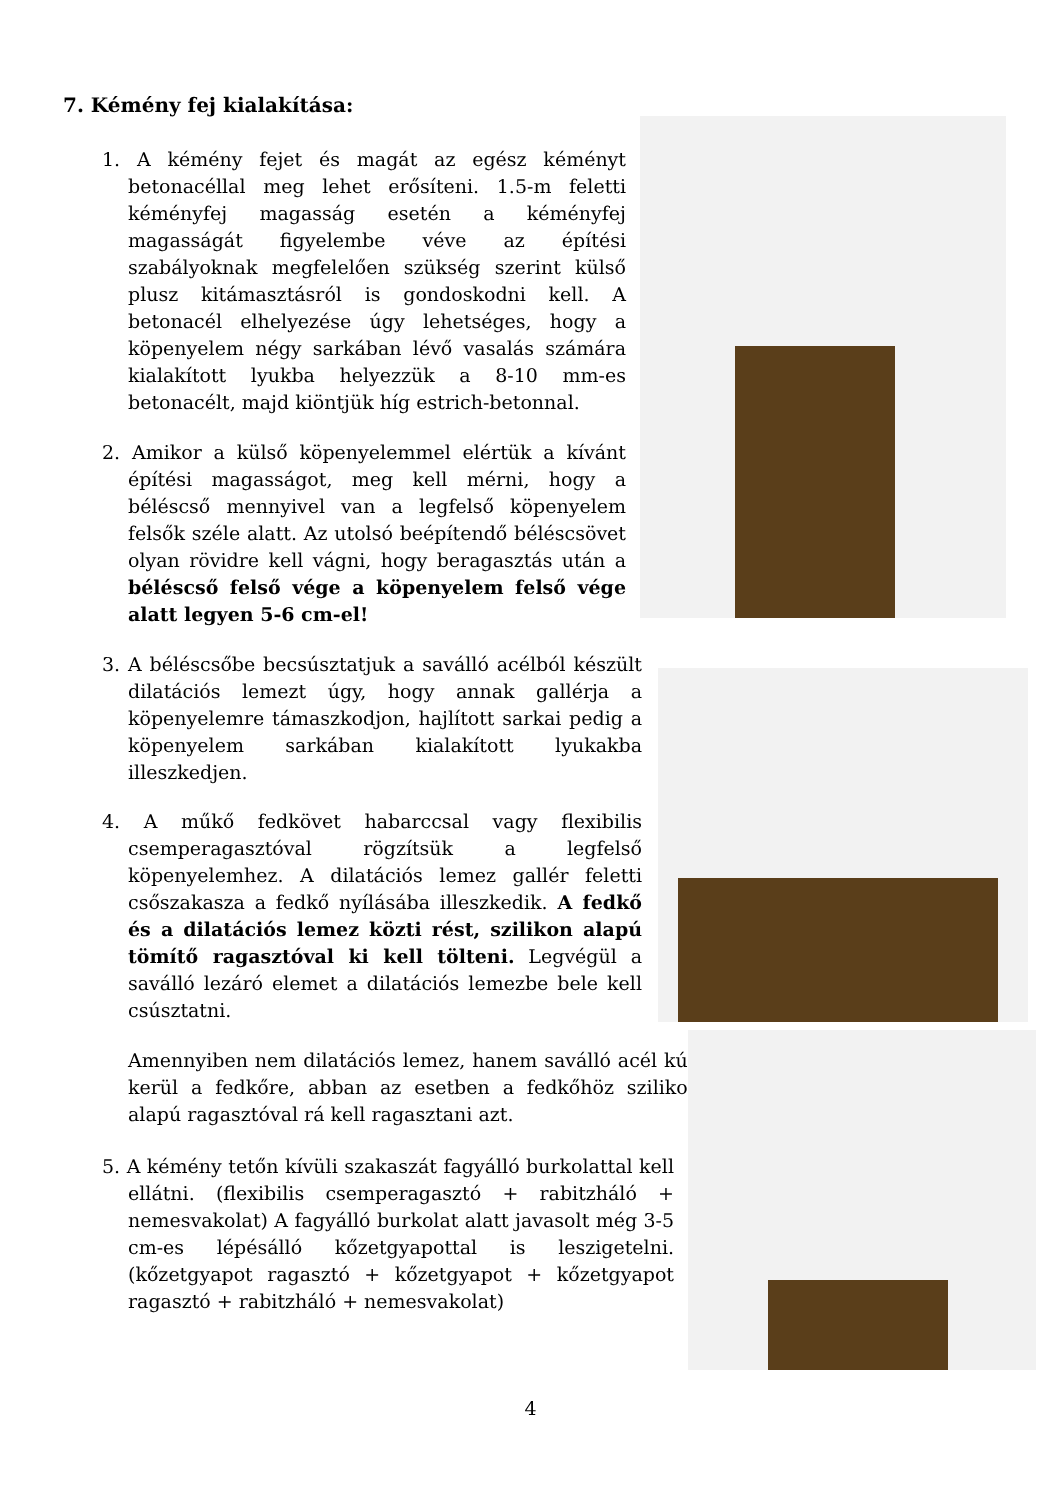7. Kémény fej kialakítása:
1. A kémény fejet és magát az egész kéményt betonacéllal meg lehet erősíteni. 1.5-m feletti kéményfej magasság esetén a kéményfej magasságát figyelembe véve az építési szabályoknak megfelelően szükség szerint külső plusz kitámasztásról is gondoskodni kell. A betonacél elhelyezése úgy lehetséges, hogy a köpenyelem négy sarkában lévő vasalás számára kialakított lyukba helyezzük a 8-10 mm-es betonacélt, majd kiöntjük híg estrich-betonnal.
2. Amikor a külső köpenyelemmel elértük a kívánt építési magasságot, meg kell mérni, hogy a béléscső mennyivel van a legfelső köpenyelem felsők széle alatt. Az utolsó beépítendő béléscsövet olyan rövidre kell vágni, hogy beragasztás után a béléscső felső vége a köpenyelem felső vége alatt legyen 5-6 cm-el!
3. A béléscsőbe becsúsztatjuk a saválló acélból készült dilatációs lemezt úgy, hogy annak gallérja a köpenyelemre támaszkodjon, hajlított sarkai pedig a köpenyelem sarkában kialakított lyukakba illeszkedjen.
4. A műkő fedkövet habarccsal vagy flexibilis csemperagasztóval rögzítsük a legfelső köpenyelemhez. A dilatációs lemez gallér feletti csőszakasza a fedkő nyílásába illeszkedik. A fedkő és a dilatációs lemez közti rést, szilikon alapú tömítő ragasztóval ki kell tölteni. Legvégül a saválló lezáró elemet a dilatációs lemezbe bele kell csúsztatni.
Amennyiben nem dilatációs lemez, hanem saválló acél kúp kerül a fedkőre, abban az esetben a fedkőhöz szilikon alapú ragasztóval rá kell ragasztani azt.
5. A kémény tetőn kívüli szakaszát fagyálló burkolattal kell ellátni. (flexibilis csemperagasztó + rabitzháló + nemesvakolat) A fagyálló burkolat alatt javasolt még 3-5 cm-es lépésálló kőzetgyapottal is leszigetelni. (kőzetgyapot ragasztó + kőzetgyapot + kőzetgyapot ragasztó + rabitzháló + nemesvakolat)
4